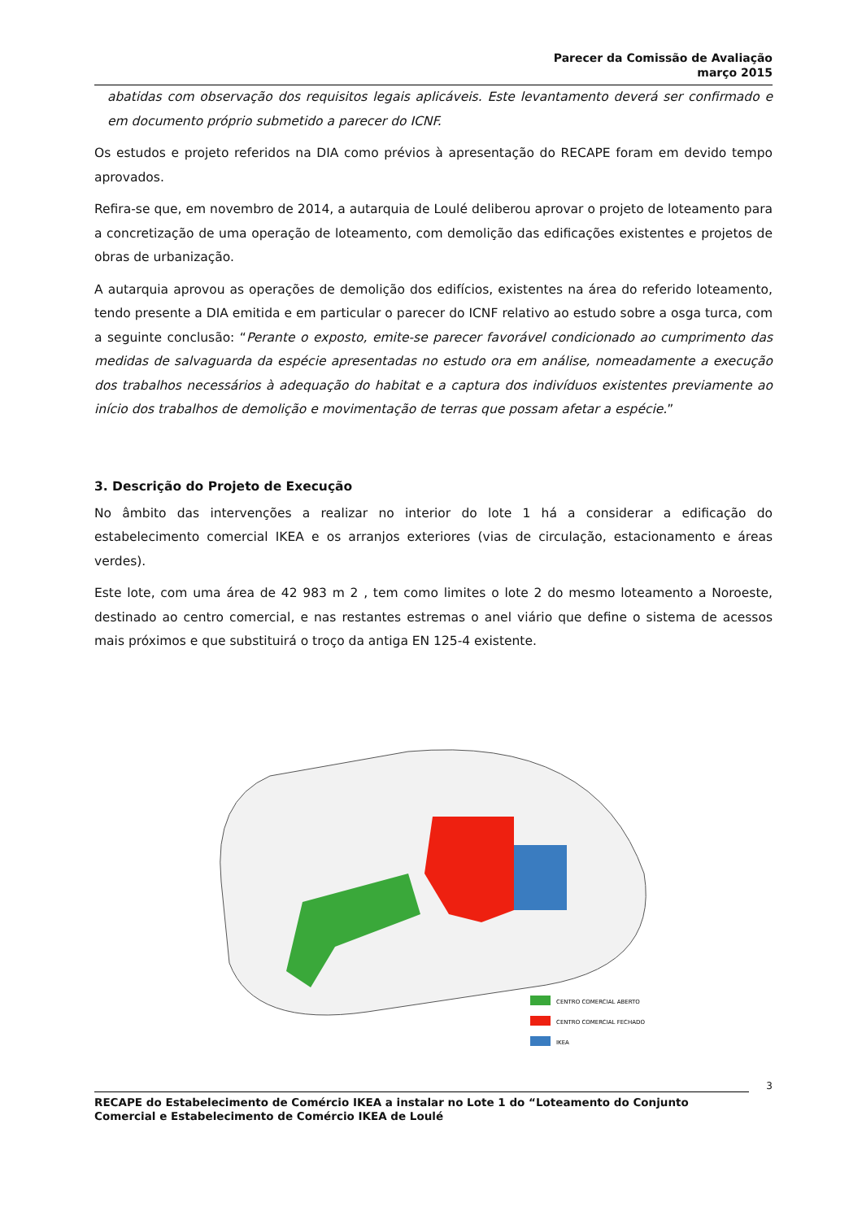Parecer da Comissão de Avaliação
março 2015
abatidas com observação dos requisitos legais aplicáveis. Este levantamento deverá ser confirmado e em documento próprio submetido a parecer do ICNF.
Os estudos e projeto referidos na DIA como prévios à apresentação do RECAPE foram em devido tempo aprovados.
Refira-se que, em novembro de 2014, a autarquia de Loulé deliberou aprovar o projeto de loteamento para a concretização de uma operação de loteamento, com demolição das edificações existentes e projetos de obras de urbanização.
A autarquia aprovou as operações de demolição dos edifícios, existentes na área do referido loteamento, tendo presente a DIA emitida e em particular o parecer do ICNF relativo ao estudo sobre a osga turca, com a seguinte conclusão: “Perante o exposto, emite-se parecer favorável condicionado ao cumprimento das medidas de salvaguarda da espécie apresentadas no estudo ora em análise, nomeadamente a execução dos trabalhos necessários à adequação do habitat e a captura dos indivíduos existentes previamente ao início dos trabalhos de demolição e movimentação de terras que possam afetar a espécie.”
3. Descrição do Projeto de Execução
No âmbito das intervenções a realizar no interior do lote 1 há a considerar a edificação do estabelecimento comercial IKEA e os arranjos exteriores (vias de circulação, estacionamento e áreas verdes).
Este lote, com uma área de 42 983 m 2 , tem como limites o lote 2 do mesmo loteamento a Noroeste, destinado ao centro comercial, e nas restantes estremas o anel viário que define o sistema de acessos mais próximos e que substituirá o troço da antiga EN 125-4 existente.
CENTRO COMERCIAL ABERTO
CENTRO COMERCIAL FECHADO
IKEA
3
RECAPE do Estabelecimento de Comércio IKEA a instalar no Lote 1 do “Loteamento do Conjunto Comercial e Estabelecimento de Comércio IKEA de Loulé